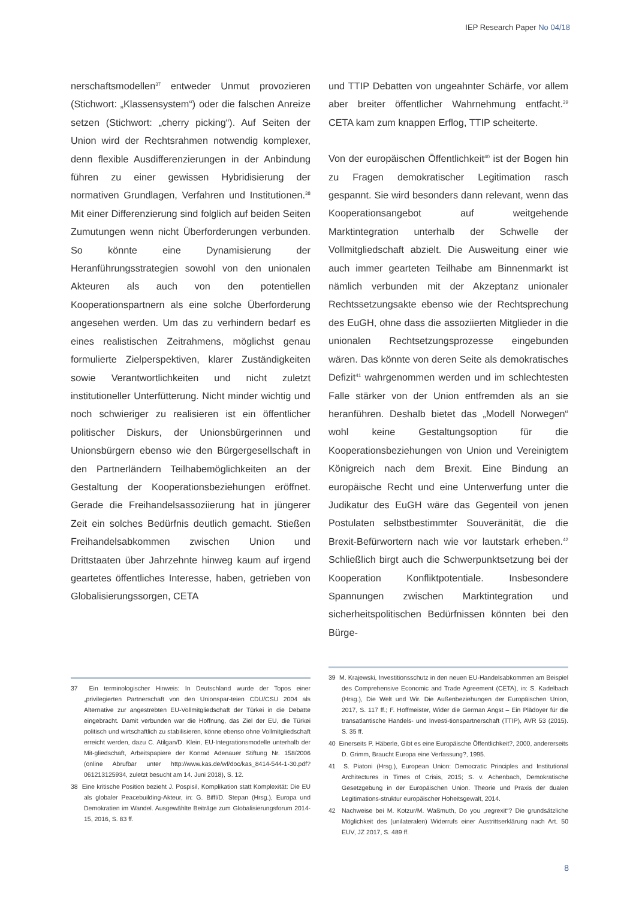IEP Research Paper No 04/18
nerschaftsmodellen<sup>37</sup> entweder Unmut provozieren (Stichwort: „Klassensystem“) oder die falschen Anreize setzen (Stichwort: „cherry picking“). Auf Seiten der Union wird der Rechtsrahmen notwendig komplexer, denn flexible Ausdifferenzierungen in der Anbindung führen zu einer gewissen Hybridisierung der normativen Grundlagen, Verfahren und Institutionen.<sup>38</sup> Mit einer Differenzierung sind folglich auf beiden Seiten Zumutungen wenn nicht Überforderungen verbunden. So könnte eine Dynamisierung der Heranführungsstrategien sowohl von den unionalen Akteuren als auch von den potentiellen Kooperationspartnern als eine solche Überforderung angesehen werden. Um das zu verhindern bedarf es eines realistischen Zeitrahmens, möglichst genau formulierte Zielperspektiven, klarer Zuständigkeiten sowie Verantwortlichkeiten und nicht zuletzt institutioneller Unterfütterung. Nicht minder wichtig und noch schwieriger zu realisieren ist ein öffentlicher politischer Diskurs, der Unionsbürgerinnen und Unionsbürgern ebenso wie den Bürgergesellschaft in den Partnerländern Teilhabemöglichkeiten an der Gestaltung der Kooperationsbeziehungen eröffnet. Gerade die Freihandelsassoziierung hat in jüngerer Zeit ein solches Bedürfnis deutlich gemacht. Stießen Freihandelsabkommen zwischen Union und Drittstaaten über Jahrzehnte hinweg kaum auf irgend geartetes öffentliches Interesse, haben, getrieben von Globalisierungssorgen, CETA
und TTIP Debatten von ungeahnter Schärfe, vor allem aber breiter öffentlicher Wahrnehmung entfacht.<sup>39</sup> CETA kam zum knappen Erflog, TTIP scheiterte.
Von der europäischen Öffentlichkeit<sup>40</sup> ist der Bogen hin zu Fragen demokratischer Legitimation rasch gespannt. Sie wird besonders dann relevant, wenn das Kooperationsangebot auf weitgehende Marktintegration unterhalb der Schwelle der Vollmitgliedschaft abzielt. Die Ausweitung einer wie auch immer gearteten Teilhabe am Binnenmarkt ist nämlich verbunden mit der Akzeptanz unionaler Rechtssetzungsakte ebenso wie der Rechtsprechung des EuGH, ohne dass die assoziierten Mitglieder in die unionalen Rechtsetzungsprozesse eingebunden wären. Das könnte von deren Seite als demokratisches Defizit<sup>41</sup> wahrgenommen werden und im schlechtesten Falle stärker von der Union entfremden als an sie heranführen. Deshalb bietet das „Modell Norwegen“ wohl keine Gestaltungsoption für die Kooperationsbeziehungen von Union und Vereinigtem Königreich nach dem Brexit. Eine Bindung an europäische Recht und eine Unterwerfung unter die Judikatur des EuGH wäre das Gegenteil von jenen Postulaten selbstbestimmter Souveränität, die die Brexit-Befürwortern nach wie vor lautstark erheben.<sup>42</sup> Schließlich birgt auch die Schwerpunktsetzung bei der Kooperation Konfliktpotentiale. Insbesondere Spannungen zwischen Marktintegration und sicherheitspolitischen Bedürfnissen könnten bei den Bürge-
37 Ein terminologischer Hinweis: In Deutschland wurde der Topos einer „privilegierten Partnerschaft von den Unionspar-teien CDU/CSU 2004 als Alternative zur angestrebten EU-Vollmitgliedschaft der Türkei in die Debatte eingebracht. Damit verbunden war die Hoffnung, das Ziel der EU, die Türkei politisch und wirtschaftlich zu stabilisieren, könne ebenso ohne Vollmitgliedschaft erreicht werden, dazu C. Atilgan/D. Klein, EU-Integrationsmodelle unterhalb der Mit-gliedschaft, Arbeitspapiere der Konrad Adenauer Stiftung Nr. 158/2006 (online Abrufbar unter http://www.kas.de/wf/doc/kas_8414-544-1-30.pdf?061213125934, zuletzt besucht am 14. Juni 2018), S. 12.
38 Eine kritische Position bezieht J. Pospisil, Komplikation statt Komplexität: Die EU als globaler Peacebuilding-Akteur, in: G. Biffl/D. Stepan (Hrsg.), Europa und Demokratien im Wandel. Ausgewählte Beiträge zum Globalisierungsforum 2014-15, 2016, S. 83 ff.
39 M. Krajewski, Investitionsschutz in den neuen EU-Handelsabkommen am Beispiel des Comprehensive Economic and Trade Agreement (CETA), in: S. Kadelbach (Hrsg.), Die Welt und Wir. Die Außenbeziehungen der Europäischen Union, 2017, S. 117 ff.; F. Hoffmeister, Wider die German Angst – Ein Plädoyer für die transatlantische Handels- und Investi-tionspartnerschaft (TTIP), AVR 53 (2015). S. 35 ff.
40 Einerseits P. Häberle, Gibt es eine Europäische Öffentlichkeit?, 2000, andererseits D. Grimm, Braucht Europa eine Verfassung?, 1995.
41 S. Piatoni (Hrsg.), European Union: Democratic Principles and Institutional Architectures in Times of Crisis, 2015; S. v. Achenbach, Demokratische Gesetzgebung in der Europäischen Union. Theorie und Praxis der dualen Legitimations-struktur europäischer Hoheitsgewalt, 2014.
42 Nachweise bei M. Kotzur/M. Waßmuth, Do you „regrexit“? Die grundsätzliche Möglichkeit des (unilateralen) Widerrufs einer Austrittserklärung nach Art. 50 EUV, JZ 2017, S. 489 ff.
8